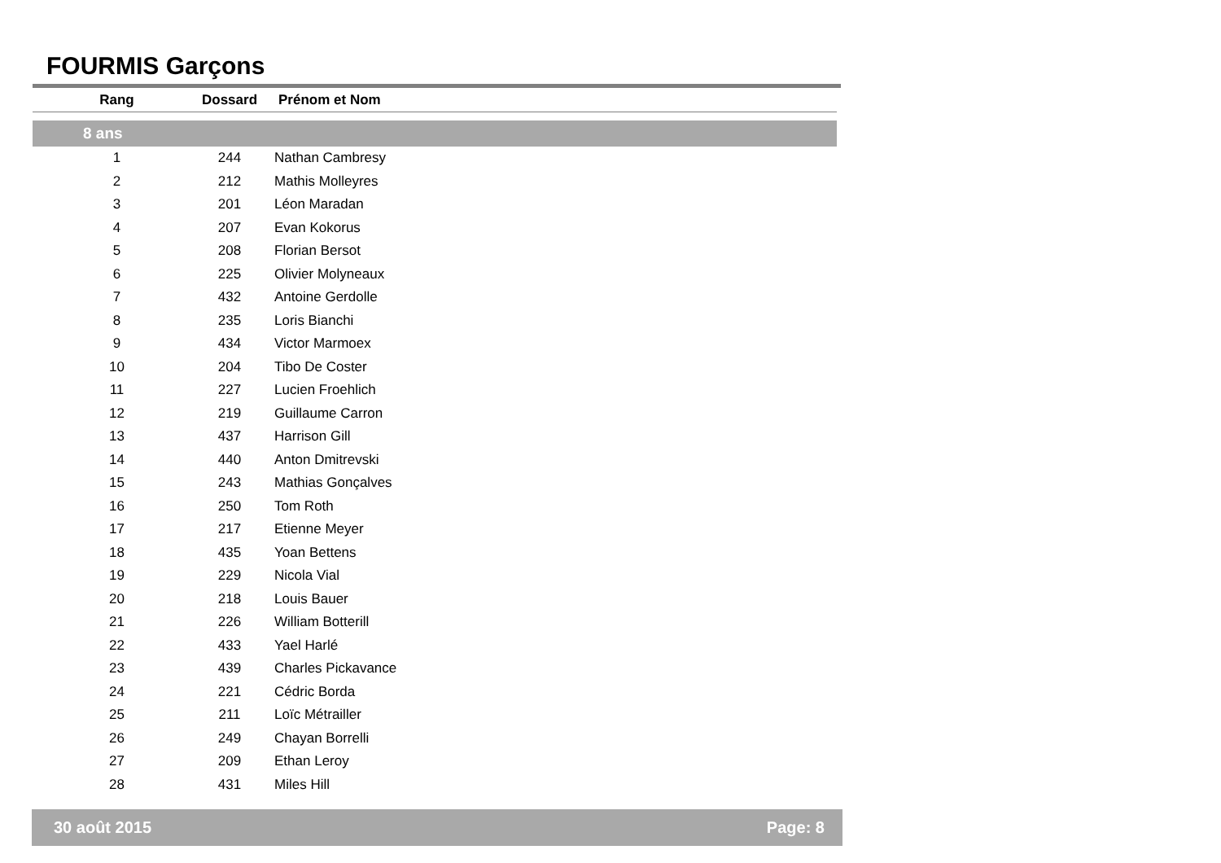FOURMIS Garçons
| Rang | Dossard | Prénom et Nom |
| --- | --- | --- |
| 8 ans | | |
| 1 | 244 | Nathan Cambresy |
| 2 | 212 | Mathis Molleyres |
| 3 | 201 | Léon Maradan |
| 4 | 207 | Evan Kokorus |
| 5 | 208 | Florian Bersot |
| 6 | 225 | Olivier Molyneaux |
| 7 | 432 | Antoine Gerdolle |
| 8 | 235 | Loris Bianchi |
| 9 | 434 | Victor Marmoex |
| 10 | 204 | Tibo De Coster |
| 11 | 227 | Lucien Froehlich |
| 12 | 219 | Guillaume Carron |
| 13 | 437 | Harrison Gill |
| 14 | 440 | Anton Dmitrevski |
| 15 | 243 | Mathias Gonçalves |
| 16 | 250 | Tom Roth |
| 17 | 217 | Etienne Meyer |
| 18 | 435 | Yoan Bettens |
| 19 | 229 | Nicola Vial |
| 20 | 218 | Louis Bauer |
| 21 | 226 | William Botterill |
| 22 | 433 | Yael Harlé |
| 23 | 439 | Charles Pickavance |
| 24 | 221 | Cédric Borda |
| 25 | 211 | Loïc Métrailler |
| 26 | 249 | Chayan Borrelli |
| 27 | 209 | Ethan Leroy |
| 28 | 431 | Miles Hill |
30 août 2015 Page: 8